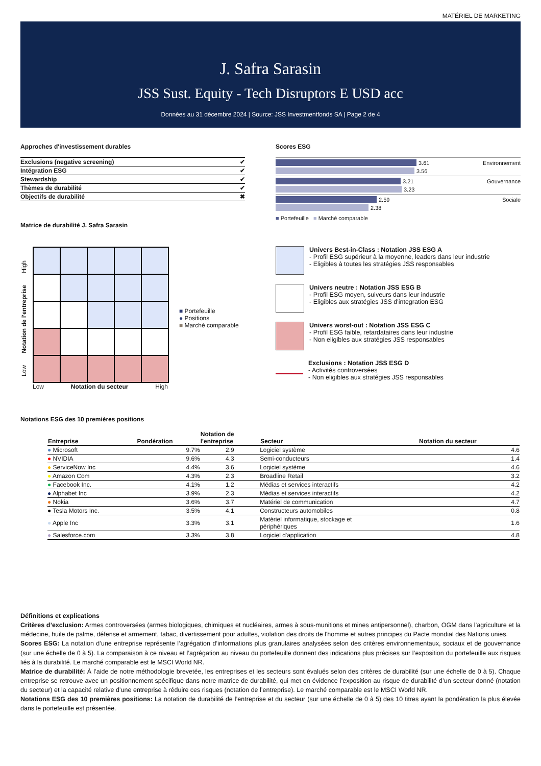MATÉRIEL DE MARKETING
J. Safra Sarasin
JSS Sust. Equity - Tech Disruptors E USD acc
Données au 31 décembre 2024 | Source: JSS Investmentfonds SA | Page 2 de 4
Approches d'investissement durables
| Exclusions (negative screening) | ✔ |
| Intégration ESG | ✔ |
| Stewardship | ✔ |
| Thèmes de durabilité | ✔ |
| Objectifs de durabilité | ✖ |
Matrice de durabilité J. Safra Sarasin
Scores ESG
3.61 Environnement
3.56
3.21 Gouvernance
3.23
2.59 Sociale
2.38
■ Portefeuille ■ Marché comparable
Low Notation de l'entreprise High
Low Notation du secteur High
■ Portefeuille
● Positions
■ Marché comparable
Univers Best-in-Class : Notation JSS ESG A
- Profil ESG supérieur à la moyenne, leaders dans leur industrie
- Eligibles à toutes les stratégies JSS responsables
Univers neutre : Notation JSS ESG B
- Profil ESG moyen, suiveurs dans leur industrie
- Eligibles aux stratégies JSS d'integration ESG
Univers worst-out : Notation JSS ESG C
- Profil ESG faible, retardataires dans leur industrie
- Non eligibles aux stratégies JSS responsables
Exclusions : Notation JSS ESG D
- Activités controversées
- Non eligibles aux stratégies JSS responsables
Notations ESG des 10 premières positions
| Entreprise | Pondération | Notation de l'entreprise | Secteur | Notation du secteur |
| --- | --- | --- | --- | --- |
| ● Microsoft | 9.7% | 2.9 | Logiciel système | 4.6 |
| ● NVIDIA | 9.6% | 4.3 | Semi-conducteurs | 1.4 |
| ● ServiceNow Inc | 4.4% | 3.6 | Logiciel système | 4.6 |
| ● Amazon Com | 4.3% | 2.3 | Broadline Retail | 3.2 |
| ● Facebook Inc. | 4.1% | 1.2 | Médias et services interactifs | 4.2 |
| ● Alphabet Inc | 3.9% | 2.3 | Médias et services interactifs | 4.2 |
| ● Nokia | 3.6% | 3.7 | Matériel de communication | 4.7 |
| ● Tesla Motors Inc. | 3.5% | 4.1 | Constructeurs automobiles | 0.8 |
| ● Apple Inc | 3.3% | 3.1 | Matériel informatique, stockage et périphériques | 1.6 |
| ● Salesforce.com | 3.3% | 3.8 | Logiciel d'application | 4.8 |
Définitions et explications
Critères d’exclusion: Armes controversées (armes biologiques, chimiques et nucléaires, armes à sous-munitions et mines antipersonnel), charbon, OGM dans l’agriculture et la médecine, huile de palme, défense et armement, tabac, divertissement pour adultes, violation des droits de l'homme et autres principes du Pacte mondial des Nations unies.
Scores ESG: La notation d’une entreprise représente l’agrégation d’informations plus granulaires analysées selon des critères environnementaux, sociaux et de gouvernance (sur une échelle de 0 à 5). La comparaison à ce niveau et l’agrégation au niveau du portefeuille donnent des indications plus précises sur l’exposition du portefeuille aux risques liés à la durabilité. Le marché comparable est le MSCI World NR.
Matrice de durabilité: À l’aide de notre méthodologie brevetée, les entreprises et les secteurs sont évalués selon des critères de durabilité (sur une échelle de 0 à 5). Chaque entreprise se retrouve avec un positionnement spécifique dans notre matrice de durabilité, qui met en évidence l’exposition au risque de durabilité d’un secteur donné (notation du secteur) et la capacité relative d’une entreprise à réduire ces risques (notation de l’entreprise). Le marché comparable est le MSCI World NR.
Notations ESG des 10 premières positions: La notation de durabilité de l’entreprise et du secteur (sur une échelle de 0 à 5) des 10 titres ayant la pondération la plus élevée dans le portefeuille est présentée.